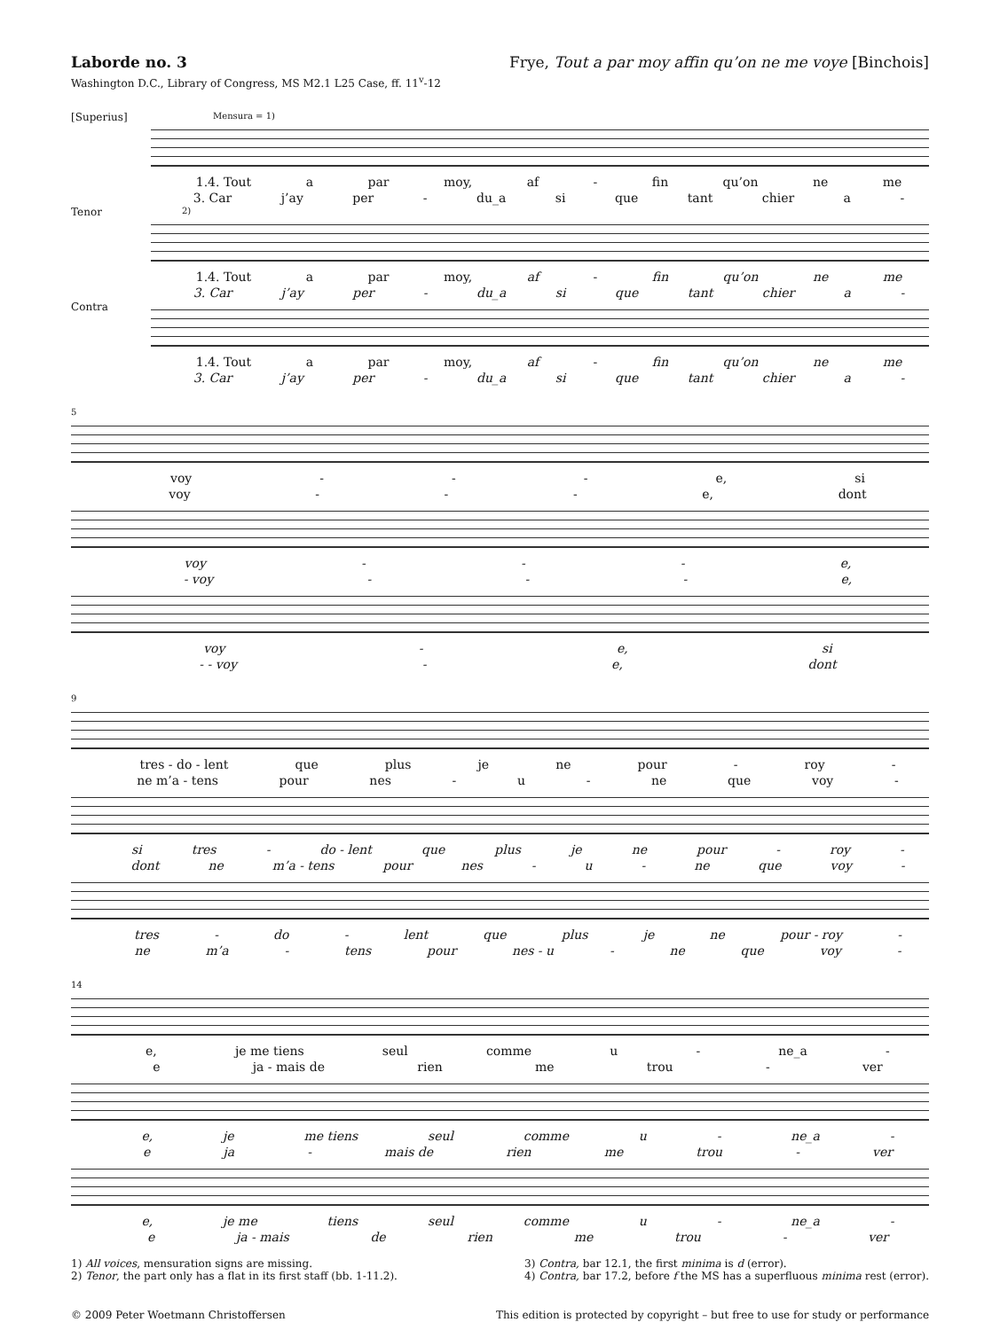Laborde no. 3 Frye, Tout a par moy affin qu’on ne me voye [Binchois]
Washington D.C., Library of Congress, MS M2.1 L25 Case, ff. 11<sup>v</sup>-12
[Superius]
Mensura = 1)
1.4. Tout a par moy, af - fin qu’on ne me
3. Car j’ay per - du_a si que tant chier a -
Tenor
2)
1.4. Tout a par moy, af - fin qu’on ne me
3. Car j’ay per - du_a si que tant chier a -
Contra
1.4. Tout a par moy, af - fin qu’on ne me
3. Car j’ay per - du_a si que tant chier a -
5
voy - - - e, si
voy - - - e, dont
voy - - - e,
- voy - - - e,
voy - e, si
- - voy - e, dont
9
tres - do - lent que plus je ne pour - roy -
ne m’a - tens pour nes - u - ne que voy -
si tres - do - lent que plus je ne pour - roy -
dont ne m’a - tens pour nes - u - ne que voy -
tres - do - lent que plus je ne pour - roy -
ne m’a - tens pour nes - u - ne que voy -
14
e, je me tiens seul comme u - ne_a -
e ja - mais de rien me trou - ver
e, je me tiens seul comme u - ne_a -
e ja - mais de rien me trou - ver
e, je me tiens seul comme u - ne_a -
e ja - mais de rien me trou - ver
1) All voices, mensuration signs are missing.
2) Tenor, the part only has a flat in its first staff (bb. 1-11.2).
3) Contra, bar 12.1, the first minima is d (error).
4) Contra, bar 17.2, before f the MS has a superfluous minima rest (error).
© 2009 Peter Woetmann Christoffersen This edition is protected by copyright – but free to use for study or performance